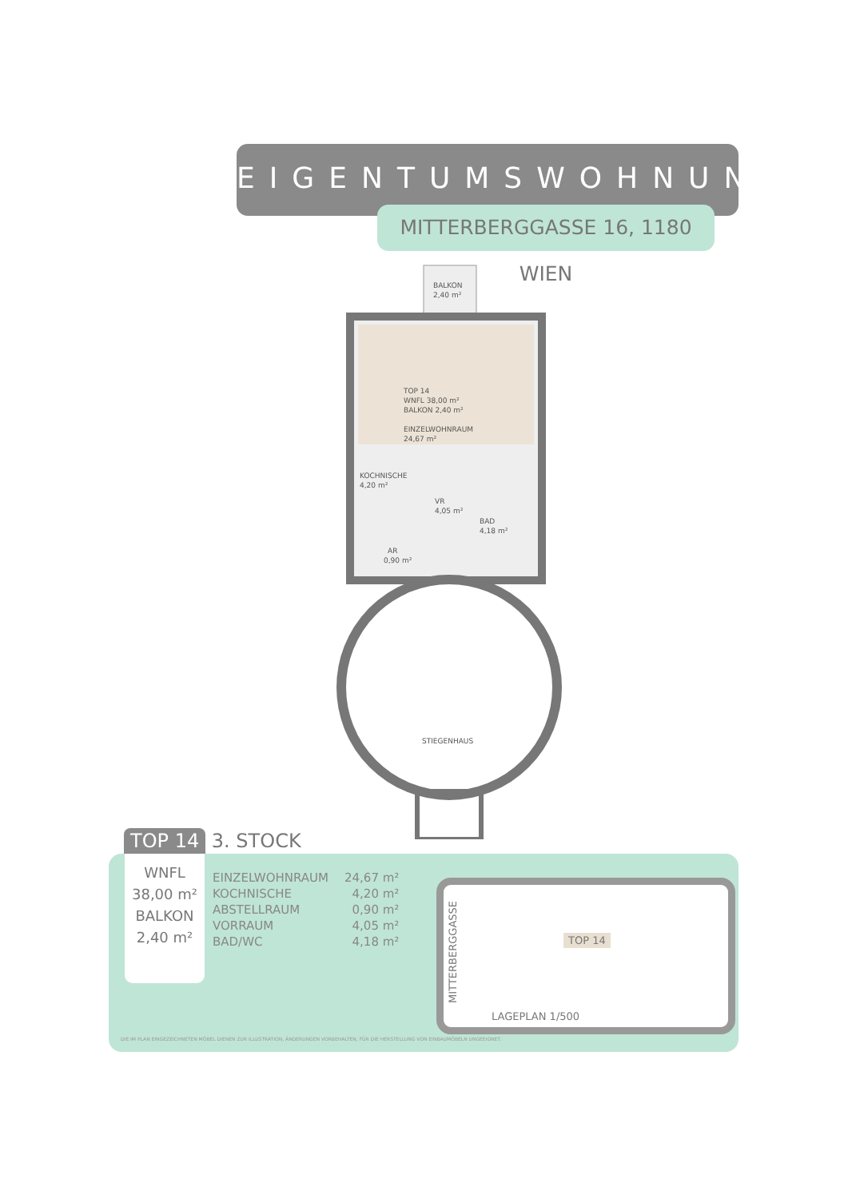EIGENTUMSWOHNUNG
MITTERBERGGASSE 16, 1180 WIEN
BALKON
2,40 m²
TOP 14
WNFL 38,00 m²
BALKON 2,40 m²
EINZELWOHNRAUM
24,67 m²
KOCHNISCHE
4,20 m²
VR
4,05 m²
BAD
4,18 m²
AR
0,90 m²
STIEGENHAUS
TOP 14 3. STOCK
WNFL
38,00 m²
BALKON
2,40 m²
| EINZELWOHNRAUM | 24,67 m² |
| KOCHNISCHE | 4,20 m² |
| ABSTELLRAUM | 0,90 m² |
| VORRAUM | 4,05 m² |
| BAD/WC | 4,18 m² |
MITTERBERGGASSE
TOP 14
LAGEPLAN 1/500
DIE IM PLAN EINGEZEICHNETEN MÖBEL DIENEN ZUR ILLUSTRATION, ÄNDERUNGEN VORBEHALTEN, FÜR DIE HERSTELLUNG VON EINBAUMÖBELN UNGEEIGNET.